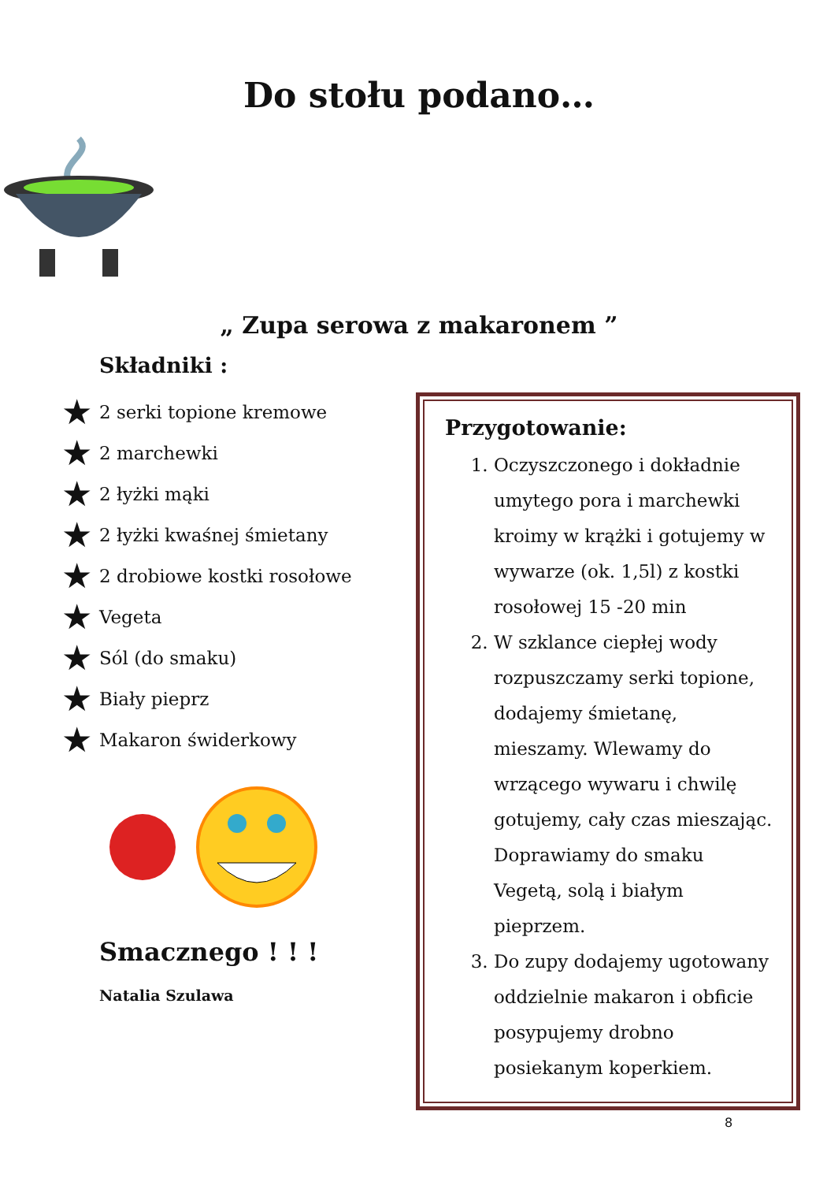Do stołu podano…
„ Zupa serowa z makaronem ”
Składniki :
★ 2 serki topione kremowe
★ 2 marchewki
★ 2 łyżki mąki
★ 2 łyżki kwaśnej śmietany
★ 2 drobiowe kostki rosołowe
★ Vegeta
★ Sól (do smaku)
★ Biały pieprz
★ Makaron świderkowy
Smacznego ! ! !
Natalia Szulawa
Przygotowanie:
1. Oczyszczonego i dokładnie umytego pora i marchewki kroimy w krążki i gotujemy w wywarze (ok. 1,5l) z kostki rosołowej 15 -20 min
2. W szklance ciepłej wody rozpuszczamy serki topione, dodajemy śmietanę, mieszamy. Wlewamy do wrzącego wywaru i chwilę gotujemy, cały czas mieszając. Doprawiamy do smaku Vegetą, solą i białym pieprzem.
3. Do zupy dodajemy ugotowany oddzielnie makaron i obficie posypujemy drobno posiekanym koperkiem.
8